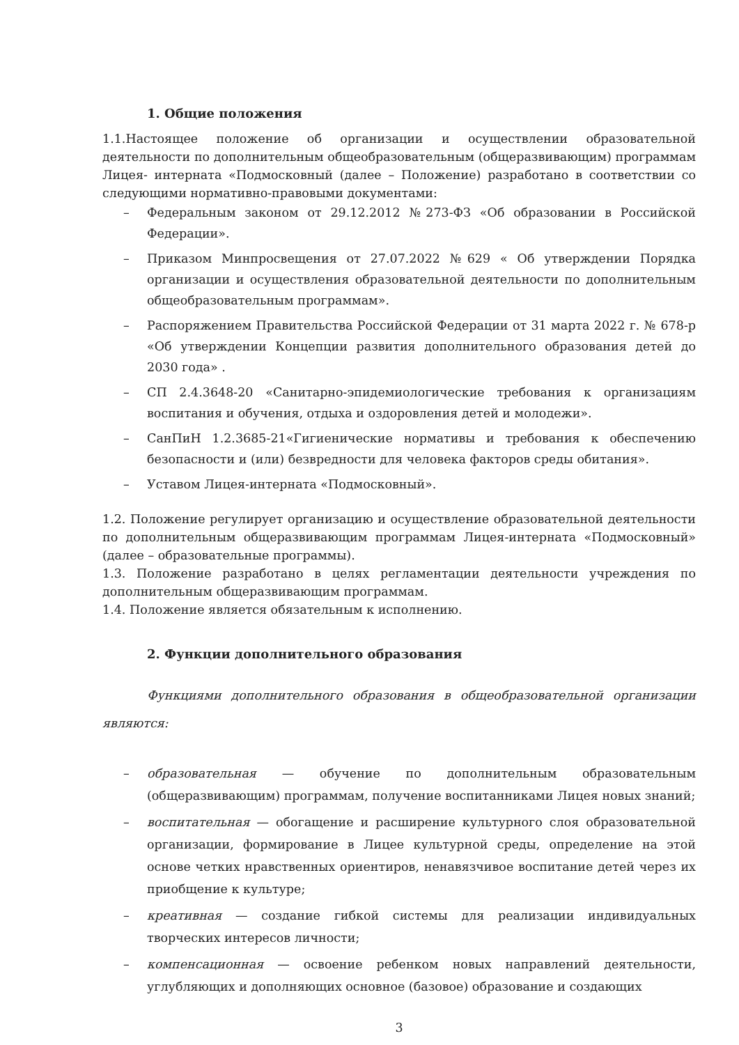1. Общие положения
1.1.Настоящее положение об организации и осуществлении образовательной деятельности по дополнительным общеобразовательным (общеразвивающим) программам Лицея- интерната «Подмосковный (далее – Положение) разработано в соответствии со следующими нормативно-правовыми документами:
– Федеральным законом от 29.12.2012 №273-ФЗ «Об образовании в Российской Федерации».
– Приказом Минпросвещения от 27.07.2022 №629 « Об утверждении Порядка организации и осуществления образовательной деятельности по дополнительным общеобразовательным программам».
– Распоряжением Правительства Российской Федерации от 31 марта 2022 г. № 678-р «Об утверждении Концепции развития дополнительного образования детей до 2030 года» .
– СП 2.4.3648-20 «Санитарно-эпидемиологические требования к организациям воспитания и обучения, отдыха и оздоровления детей и молодежи».
– СанПиН 1.2.3685-21«Гигиенические нормативы и требования к обеспечению безопасности и (или) безвредности для человека факторов среды обитания».
– Уставом Лицея-интерната «Подмосковный».
1.2. Положение регулирует организацию и осуществление образовательной деятельности по дополнительным общеразвивающим программам Лицея-интерната «Подмосковный» (далее – образовательные программы).
1.3. Положение разработано в целях регламентации деятельности учреждения по дополнительным общеразвивающим программам.
1.4. Положение является обязательным к исполнению.
2. Функции дополнительного образования
Функциями дополнительного образования в общеобразовательной организации являются:
– образовательная — обучение по дополнительным образовательным (общеразвивающим) программам, получение воспитанниками Лицея новых знаний;
– воспитательная — обогащение и расширение культурного слоя образовательной организации, формирование в Лицее культурной среды, определение на этой основе четких нравственных ориентиров, ненавязчивое воспитание детей через их приобщение к культуре;
– креативная — создание гибкой системы для реализации индивидуальных творческих интересов личности;
– компенсационная — освоение ребенком новых направлений деятельности, углубляющих и дополняющих основное (базовое) образование и создающих
3